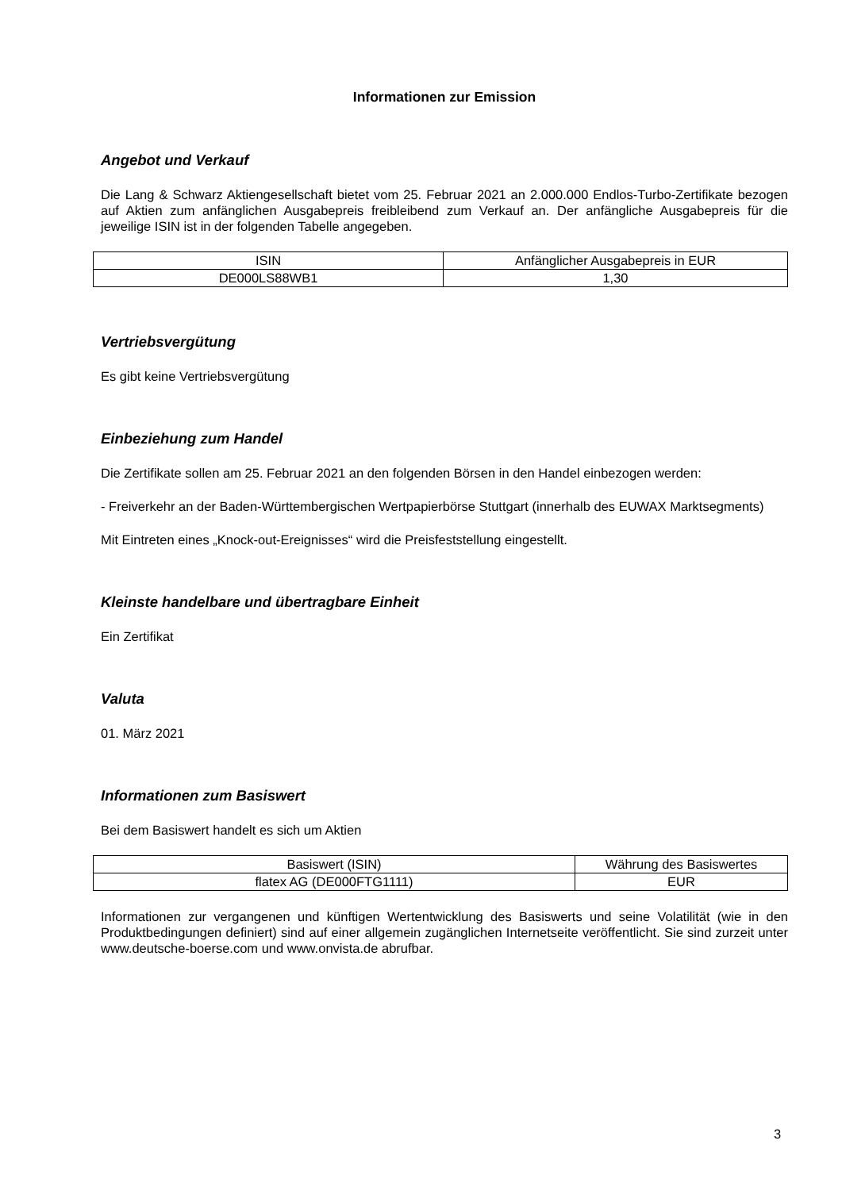Informationen zur Emission
Angebot und Verkauf
Die Lang & Schwarz Aktiengesellschaft bietet vom 25. Februar 2021 an 2.000.000 Endlos-Turbo-Zertifikate bezogen auf Aktien zum anfänglichen Ausgabepreis freibleibend zum Verkauf an. Der anfängliche Ausgabepreis für die jeweilige ISIN ist in der folgenden Tabelle angegeben.
| ISIN | Anfänglicher Ausgabepreis in EUR |
| DE000LS88WB1 | 1,30 |
Vertriebsvergütung
Es gibt keine Vertriebsvergütung
Einbeziehung zum Handel
Die Zertifikate sollen am 25. Februar 2021 an den folgenden Börsen in den Handel einbezogen werden:
- Freiverkehr an der Baden-Württembergischen Wertpapierbörse Stuttgart (innerhalb des EUWAX Marktsegments)
Mit Eintreten eines „Knock-out-Ereignisses“ wird die Preisfeststellung eingestellt.
Kleinste handelbare und übertragbare Einheit
Ein Zertifikat
Valuta
01. März 2021
Informationen zum Basiswert
Bei dem Basiswert handelt es sich um Aktien
| Basiswert (ISIN) | Währung des Basiswertes |
| flatex AG (DE000FTG1111) | EUR |
Informationen zur vergangenen und künftigen Wertentwicklung des Basiswerts und seine Volatilität (wie in den Produktbedingungen definiert) sind auf einer allgemein zugänglichen Internetseite veröffentlicht. Sie sind zurzeit unter www.deutsche-boerse.com und www.onvista.de abrufbar.
3